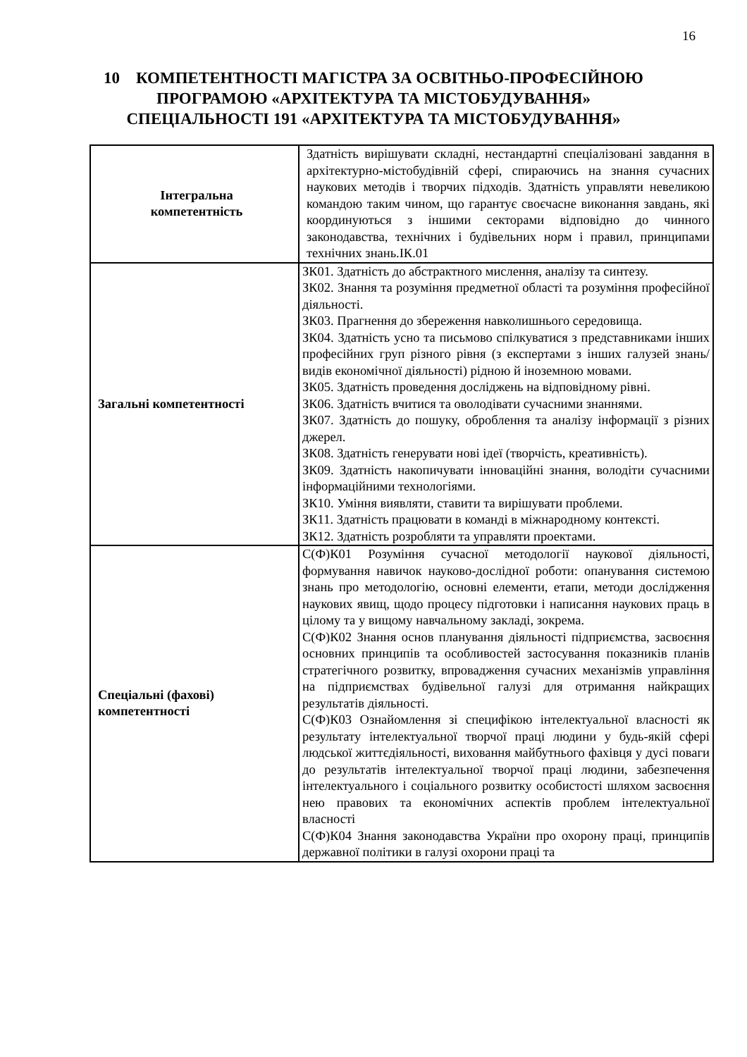16
10 КОМПЕТЕНТНОСТІ МАГІСТРА ЗА ОСВІТНЬО-ПРОФЕСІЙНОЮ ПРОГРАМОЮ «АРХІТЕКТУРА ТА МІСТОБУДУВАННЯ» СПЕЦІАЛЬНОСТІ 191 «АРХІТЕКТУРА ТА МІСТОБУДУВАННЯ»
| Інтегральна компетентність | Здатність вирішувати складні, нестандартні спеціалізовані завдання в архітектурно-містобудівній сфері, спираючись на знання сучасних наукових методів і творчих підходів. Здатність управляти невеликою командою таким чином, що гарантує своєчасне виконання завдань, які координуються з іншими секторами відповідно до чинного законодавства, технічних і будівельних норм і правил, принципами технічних знань.ІК.01 |
| Загальні компетентності | ЗК01. Здатність до абстрактного мислення, аналізу та синтезу. ЗК02. Знання та розуміння предметної області та розуміння професійної діяльності. ЗК03. Прагнення до збереження навколишнього середовища. ЗК04. Здатність усно та письмово спілкуватися з представниками інших професійних груп різного рівня (з експертами з інших галузей знань/видів економічної діяльності) рідною й іноземною мовами. ЗК05. Здатність проведення досліджень на відповідному рівні. ЗК06. Здатність вчитися та оволодівати сучасними знаннями. ЗК07. Здатність до пошуку, оброблення та аналізу інформації з різних джерел. ЗК08. Здатність генерувати нові ідеї (творчість, креативність). ЗК09. Здатність накопичувати інноваційні знання, володіти сучасними інформаційними технологіями. ЗК10. Уміння виявляти, ставити та вирішувати проблеми. ЗК11. Здатність працювати в команді в міжнародному контексті. ЗК12. Здатність розробляти та управляти проектами. |
| Спеціальні (фахові) компетентності | С(Ф)К01 Розуміння сучасної методології наукової діяльності, формування навичок науково-дослідної роботи: опанування системою знань про методологію, основні елементи, етапи, методи дослідження наукових явищ, щодо процесу підготовки і написання наукових праць в цілому та у вищому навчальному закладі, зокрема. С(Ф)К02 Знання основ планування діяльності підприємства, засвоєння основних принципів та особливостей застосування показників планів стратегічного розвитку, впровадження сучасних механізмів управління на підприємствах будівельної галузі для отримання найкращих результатів діяльності. С(Ф)К03 Ознайомлення зі специфікою інтелектуальної власності як результату інтелектуальної творчої праці людини у будь-якій сфері людської життєдіяльності, виховання майбутнього фахівця у дусі поваги до результатів інтелектуальної творчої праці людини, забезпечення інтелектуального і соціального розвитку особистості шляхом засвоєння нею правових та економічних аспектів проблем інтелектуальної власності С(Ф)К04 Знання законодавства України про охорону праці, принципів державної політики в галузі охорони праці та |